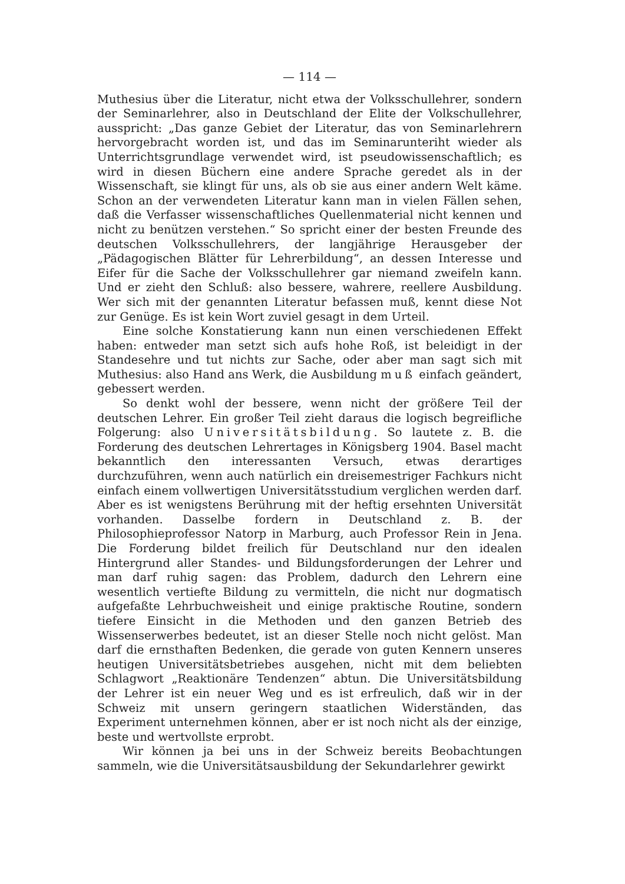— 114 —
Muthesius über die Literatur, nicht etwa der Volksschullehrer, sondern der Seminarlehrer, also in Deutschland der Elite der Volkschullehrer, ausspricht: „Das ganze Gebiet der Literatur, das von Seminarlehrern hervorgebracht worden ist, und das im Seminarunteriht wieder als Unterrichtsgrundlage verwendet wird, ist pseudowissenschaftlich; es wird in diesen Büchern eine andere Sprache geredet als in der Wissenschaft, sie klingt für uns, als ob sie aus einer andern Welt käme. Schon an der verwendeten Literatur kann man in vielen Fällen sehen, daß die Verfasser wissenschaftliches Quellenmaterial nicht kennen und nicht zu benützen verstehen.“ So spricht einer der besten Freunde des deutschen Volksschullehrers, der langjährige Herausgeber der „Pädagogischen Blätter für Lehrerbildung“, an dessen Interesse und Eifer für die Sache der Volksschullehrer gar niemand zweifeln kann. Und er zieht den Schluß: also bessere, wahrere, reellere Ausbildung. Wer sich mit der genannten Literatur befassen muß, kennt diese Not zur Genüge. Es ist kein Wort zuviel gesagt in dem Urteil.
Eine solche Konstatierung kann nun einen verschiedenen Effekt haben: entweder man setzt sich aufs hohe Roß, ist beleidigt in der Standesehre und tut nichts zur Sache, oder aber man sagt sich mit Muthesius: also Hand ans Werk, die Ausbildung muß einfach geändert, gebessert werden.
So denkt wohl der bessere, wenn nicht der größere Teil der deutschen Lehrer. Ein großer Teil zieht daraus die logisch begreifliche Folgerung: also Universitätsbildung. So lautete z. B. die Forderung des deutschen Lehrertages in Königsberg 1904. Basel macht bekanntlich den interessanten Versuch, etwas derartiges durchzuführen, wenn auch natürlich ein dreisemestriger Fachkurs nicht einfach einem vollwertigen Universitätsstudium verglichen werden darf. Aber es ist wenigstens Berührung mit der heftig ersehnten Universität vorhanden. Dasselbe fordern in Deutschland z. B. der Philosophieprofessor Natorp in Marburg, auch Professor Rein in Jena. Die Forderung bildet freilich für Deutschland nur den idealen Hintergrund aller Standes- und Bildungsforderungen der Lehrer und man darf ruhig sagen: das Problem, dadurch den Lehrern eine wesentlich vertiefte Bildung zu vermitteln, die nicht nur dogmatisch aufgefaßte Lehrbuchweisheit und einige praktische Routine, sondern tiefere Einsicht in die Methoden und den ganzen Betrieb des Wissenserwerbes bedeutet, ist an dieser Stelle noch nicht gelöst. Man darf die ernsthaften Bedenken, die gerade von guten Kennern unseres heutigen Universitätsbetriebes ausgehen, nicht mit dem beliebten Schlagwort „Reaktionäre Tendenzen“ abtun. Die Universitätsbildung der Lehrer ist ein neuer Weg und es ist erfreulich, daß wir in der Schweiz mit unsern geringern staatlichen Widerständen, das Experiment unternehmen können, aber er ist noch nicht als der einzige, beste und wertvollste erprobt.
Wir können ja bei uns in der Schweiz bereits Beobachtungen sammeln, wie die Universitätsausbildung der Sekundarlehrer gewirkt